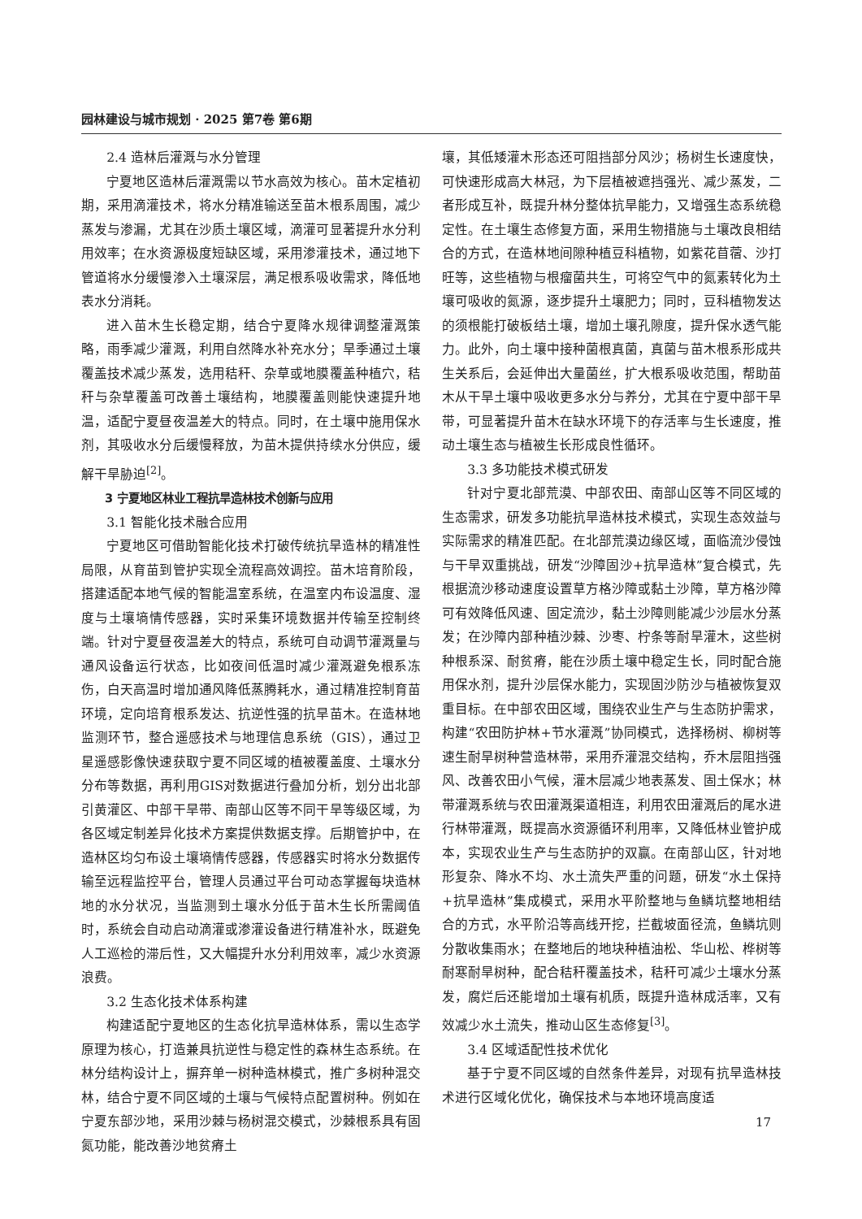园林建设与城市规划 · 2025 第7卷 第6期
2.4 造林后灌溉与水分管理
宁夏地区造林后灌溉需以节水高效为核心。苗木定植初期，采用滴灌技术，将水分精准输送至苗木根系周围，减少蒸发与渗漏，尤其在沙质土壤区域，滴灌可显著提升水分利用效率；在水资源极度短缺区域，采用渗灌技术，通过地下管道将水分缓慢渗入土壤深层，满足根系吸收需求，降低地表水分消耗。
进入苗木生长稳定期，结合宁夏降水规律调整灌溉策略，雨季减少灌溉，利用自然降水补充水分；旱季通过土壤覆盖技术减少蒸发，选用秸秆、杂草或地膜覆盖种植穴，秸秆与杂草覆盖可改善土壤结构，地膜覆盖则能快速提升地温，适配宁夏昼夜温差大的特点。同时，在土壤中施用保水剂，其吸收水分后缓慢释放，为苗木提供持续水分供应，缓解干旱胁迫<sup>[2]</sup>。
3 宁夏地区林业工程抗旱造林技术创新与应用
3.1 智能化技术融合应用
宁夏地区可借助智能化技术打破传统抗旱造林的精准性局限，从育苗到管护实现全流程高效调控。苗木培育阶段，搭建适配本地气候的智能温室系统，在温室内布设温度、湿度与土壤墒情传感器，实时采集环境数据并传输至控制终端。针对宁夏昼夜温差大的特点，系统可自动调节灌溉量与通风设备运行状态，比如夜间低温时减少灌溉避免根系冻伤，白天高温时增加通风降低蒸腾耗水，通过精准控制育苗环境，定向培育根系发达、抗逆性强的抗旱苗木。在造林地监测环节，整合遥感技术与地理信息系统（GIS），通过卫星遥感影像快速获取宁夏不同区域的植被覆盖度、土壤水分分布等数据，再利用GIS对数据进行叠加分析，划分出北部引黄灌区、中部干旱带、南部山区等不同干旱等级区域，为各区域定制差异化技术方案提供数据支撑。后期管护中，在造林区均匀布设土壤墒情传感器，传感器实时将水分数据传输至远程监控平台，管理人员通过平台可动态掌握每块造林地的水分状况，当监测到土壤水分低于苗木生长所需阈值时，系统会自动启动滴灌或渗灌设备进行精准补水，既避免人工巡检的滞后性，又大幅提升水分利用效率，减少水资源浪费。
3.2 生态化技术体系构建
构建适配宁夏地区的生态化抗旱造林体系，需以生态学原理为核心，打造兼具抗逆性与稳定性的森林生态系统。在林分结构设计上，摒弃单一树种造林模式，推广多树种混交林，结合宁夏不同区域的土壤与气候特点配置树种。例如在宁夏东部沙地，采用沙棘与杨树混交模式，沙棘根系具有固氮功能，能改善沙地贫瘠土
壤，其低矮灌木形态还可阻挡部分风沙；杨树生长速度快，可快速形成高大林冠，为下层植被遮挡强光、减少蒸发，二者形成互补，既提升林分整体抗旱能力，又增强生态系统稳定性。在土壤生态修复方面，采用生物措施与土壤改良相结合的方式，在造林地间隙种植豆科植物，如紫花苜蓿、沙打旺等，这些植物与根瘤菌共生，可将空气中的氮素转化为土壤可吸收的氮源，逐步提升土壤肥力；同时，豆科植物发达的须根能打破板结土壤，增加土壤孔隙度，提升保水透气能力。此外，向土壤中接种菌根真菌，真菌与苗木根系形成共生关系后，会延伸出大量菌丝，扩大根系吸收范围，帮助苗木从干旱土壤中吸收更多水分与养分，尤其在宁夏中部干旱带，可显著提升苗木在缺水环境下的存活率与生长速度，推动土壤生态与植被生长形成良性循环。
3.3 多功能技术模式研发
针对宁夏北部荒漠、中部农田、南部山区等不同区域的生态需求，研发多功能抗旱造林技术模式，实现生态效益与实际需求的精准匹配。在北部荒漠边缘区域，面临流沙侵蚀与干旱双重挑战，研发“沙障固沙+抗旱造林”复合模式，先根据流沙移动速度设置草方格沙障或黏土沙障，草方格沙障可有效降低风速、固定流沙，黏土沙障则能减少沙层水分蒸发；在沙障内部种植沙棘、沙枣、柠条等耐旱灌木，这些树种根系深、耐贫瘠，能在沙质土壤中稳定生长，同时配合施用保水剂，提升沙层保水能力，实现固沙防沙与植被恢复双重目标。在中部农田区域，围绕农业生产与生态防护需求，构建“农田防护林+节水灌溉”协同模式，选择杨树、柳树等速生耐旱树种营造林带，采用乔灌混交结构，乔木层阻挡强风、改善农田小气候，灌木层减少地表蒸发、固土保水；林带灌溉系统与农田灌溉渠道相连，利用农田灌溉后的尾水进行林带灌溉，既提高水资源循环利用率，又降低林业管护成本，实现农业生产与生态防护的双赢。在南部山区，针对地形复杂、降水不均、水土流失严重的问题，研发“水土保持+抗旱造林”集成模式，采用水平阶整地与鱼鳞坑整地相结合的方式，水平阶沿等高线开挖，拦截坡面径流，鱼鳞坑则分散收集雨水；在整地后的地块种植油松、华山松、桦树等耐寒耐旱树种，配合秸秆覆盖技术，秸秆可减少土壤水分蒸发，腐烂后还能增加土壤有机质，既提升造林成活率，又有效减少水土流失，推动山区生态修复<sup>[3]</sup>。
3.4 区域适配性技术优化
基于宁夏不同区域的自然条件差异，对现有抗旱造林技术进行区域化优化，确保技术与本地环境高度适
17